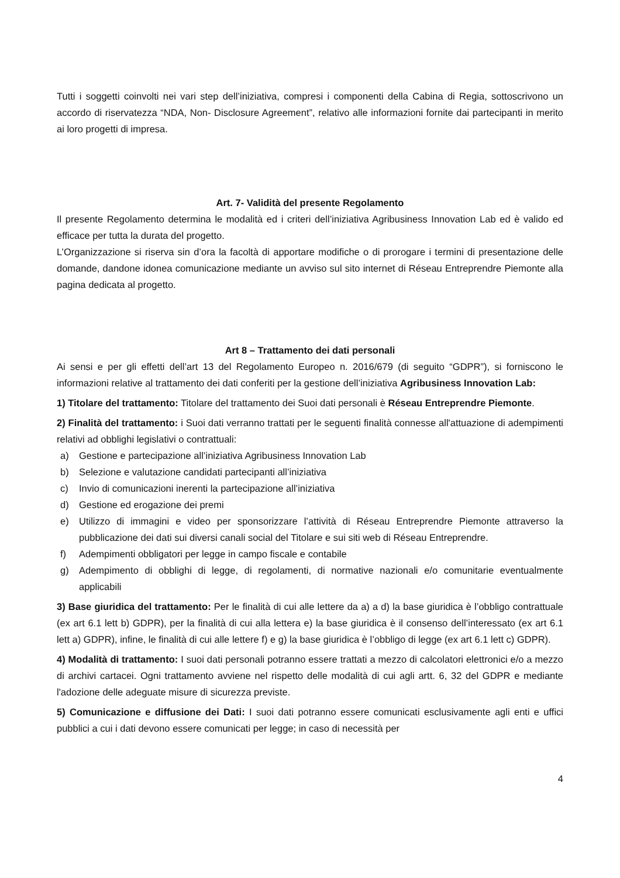Tutti i soggetti coinvolti nei vari step dell’iniziativa, compresi i componenti della Cabina di Regia, sottoscrivono un accordo di riservatezza “NDA, Non- Disclosure Agreement”, relativo alle informazioni fornite dai partecipanti in merito ai loro progetti di impresa.
Art. 7- Validità del presente Regolamento
Il presente Regolamento determina le modalità ed i criteri dell’iniziativa Agribusiness Innovation Lab ed è valido ed efficace per tutta la durata del progetto.
L’Organizzazione si riserva sin d’ora la facoltà di apportare modifiche o di prorogare i termini di presentazione delle domande, dandone idonea comunicazione mediante un avviso sul sito internet di Réseau Entreprendre Piemonte alla pagina dedicata al progetto.
Art 8 – Trattamento dei dati personali
Ai sensi e per gli effetti dell’art 13 del Regolamento Europeo n. 2016/679 (di seguito “GDPR”), si forniscono le informazioni relative al trattamento dei dati conferiti per la gestione dell’iniziativa Agribusiness Innovation Lab:
1) Titolare del trattamento: Titolare del trattamento dei Suoi dati personali è Réseau Entreprendre Piemonte.
2) Finalità del trattamento: i Suoi dati verranno trattati per le seguenti finalità connesse all'attuazione di adempimenti relativi ad obblighi legislativi o contrattuali:
a) Gestione e partecipazione all’iniziativa Agribusiness Innovation Lab
b) Selezione e valutazione candidati partecipanti all’iniziativa
c) Invio di comunicazioni inerenti la partecipazione all’iniziativa
d) Gestione ed erogazione dei premi
e) Utilizzo di immagini e video per sponsorizzare l’attività di Réseau Entreprendre Piemonte attraverso la pubblicazione dei dati sui diversi canali social del Titolare e sui siti web di Réseau Entreprendre.
f) Adempimenti obbligatori per legge in campo fiscale e contabile
g) Adempimento di obblighi di legge, di regolamenti, di normative nazionali e/o comunitarie eventualmente applicabili
3) Base giuridica del trattamento: Per le finalità di cui alle lettere da a) a d) la base giuridica è l’obbligo contrattuale (ex art 6.1 lett b) GDPR), per la finalità di cui alla lettera e) la base giuridica è il consenso dell’interessato (ex art 6.1 lett a) GDPR), infine, le finalità di cui alle lettere f) e g) la base giuridica è l’obbligo di legge (ex art 6.1 lett c) GDPR).
4) Modalità di trattamento: I suoi dati personali potranno essere trattati a mezzo di calcolatori elettronici e/o a mezzo di archivi cartacei. Ogni trattamento avviene nel rispetto delle modalità di cui agli artt. 6, 32 del GDPR e mediante l'adozione delle adeguate misure di sicurezza previste.
5) Comunicazione e diffusione dei Dati: I suoi dati potranno essere comunicati esclusivamente agli enti e uffici pubblici a cui i dati devono essere comunicati per legge; in caso di necessità per
4